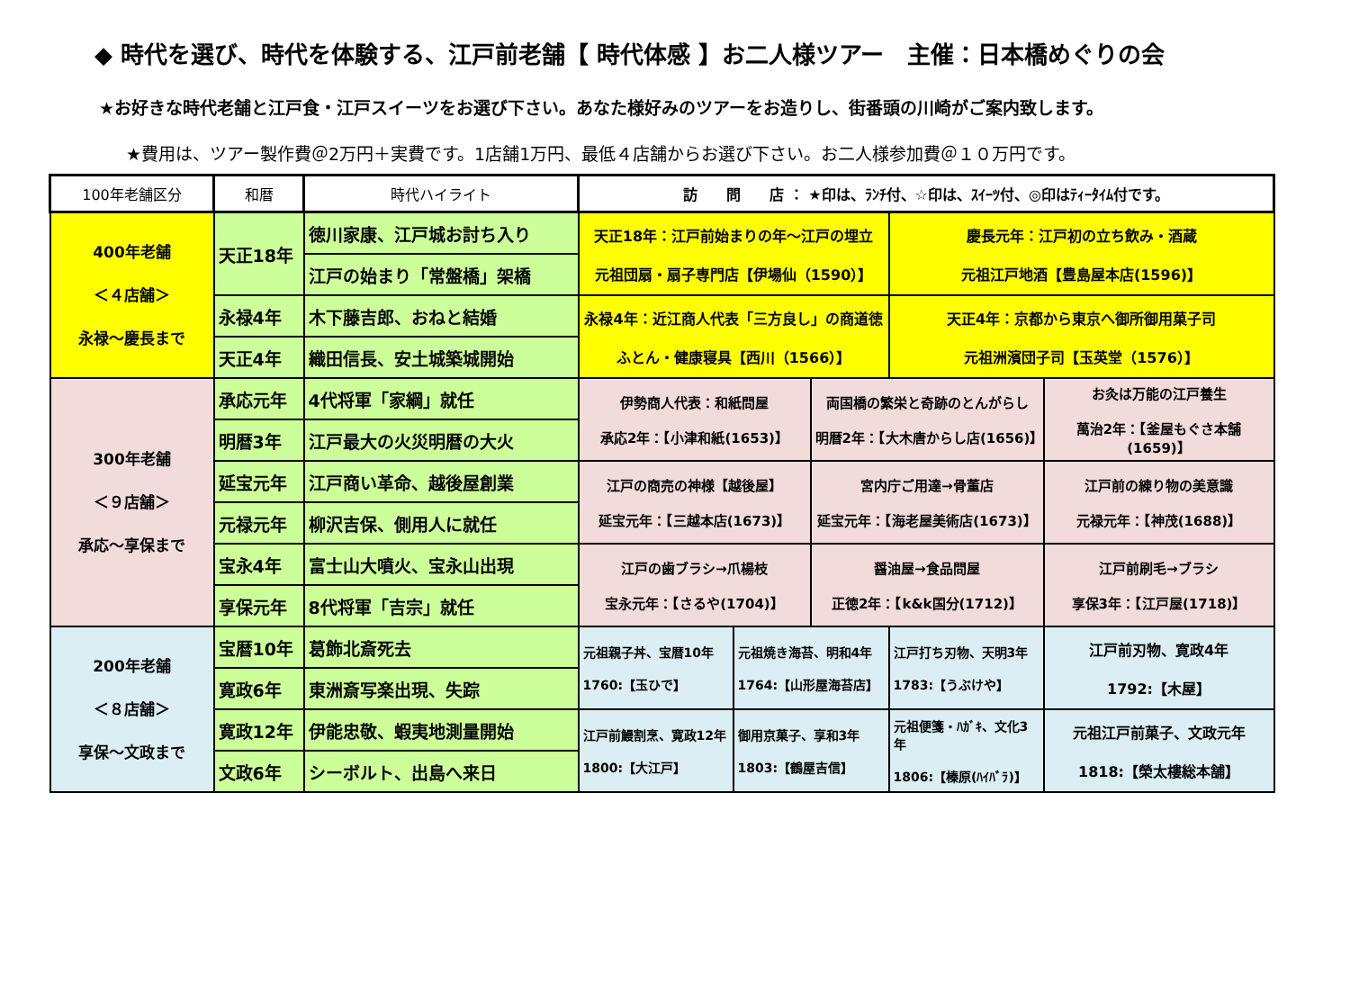◆ 時代を選び、時代を体験する、江戸前老舗【 時代体感 】お二人様ツアー　主催：日本橋めぐりの会
★お好きな時代老舗と江戸食・江戸スイーツをお選び下さい。あなた様好みのツアーをお造りし、街番頭の川崎がご案内致します。
★費用は、ツアー製作費＠2万円＋実費です。1店舗1万円、最低４店舗からお選び下さい。お二人様参加費＠１０万円です。
| 100年老舗区分 | 和暦 | 時代ハイライト | 訪 問 店 ： ★印は、ﾗﾝﾁ付、☆印は、ｽｲｰﾂ付、◎印はﾃｨｰﾀｲﾑ付です。 | | | | |
| --- | --- | --- | --- | --- | --- | --- | --- |
| 400年老舗 ＜４店舗＞ 永禄～慶長まで | 天正18年 | 徳川家康、江戸城お討ち入り | 天正18年：江戸前始まりの年～江戸の埋立 元祖団扇・扇子専門店【伊場仙（1590）】 | | | 慶長元年：江戸初の立ち飲み・酒蔵 元祖江戸地酒【豊島屋本店(1596)】 | |
| | | 江戸の始まり「常盤橋」架橋 | | | | | |
| | 永禄4年 | 木下藤吉郎、おねと結婚 | 永禄4年：近江商人代表「三方良し」の商道徳 ふとん・健康寝具【西川（1566）】 | | | 天正4年：京都から東京へ御所御用菓子司 元祖洲濱団子司【玉英堂（1576）】 | |
| | 天正4年 | 織田信長、安土城築城開始 | | | | | |
| 300年老舗 ＜９店舗＞ 承応～享保まで | 承応元年 | 4代将軍「家綱」就任 | 伊勢商人代表：和紙問屋 承応2年：【小津和紙(1653)】 | | 両国橋の繁栄と奇跡のとんがらし 明暦2年：【大木唐からし店(1656)】 | | お灸は万能の江戸養生 萬治2年：【釜屋もぐさ本舗(1659)】 |
| | 明暦3年 | 江戸最大の火災明暦の大火 | | | | | |
| | 延宝元年 | 江戸商い革命、越後屋創業 | 江戸の商売の神様【越後屋】 延宝元年：【三越本店(1673)】 | | 宮内庁ご用達→骨董店 延宝元年：【海老屋美術店(1673)】 | | 江戸前の練り物の美意識 元禄元年：【神茂(1688)】 |
| | 元禄元年 | 柳沢吉保、側用人に就任 | | | | | |
| | 宝永4年 | 富士山大噴火、宝永山出現 | 江戸の歯ブラシ→爪楊枝 宝永元年：【さるや(1704)】 | | 醤油屋→食品問屋 正徳2年：【k&k国分(1712)】 | | 江戸前刷毛→ブラシ 享保3年：【江戸屋(1718)】 |
| | 享保元年 | 8代将軍「吉宗」就任 | | | | | |
| 200年老舗 ＜８店舗＞ 享保～文政まで | 宝暦10年 | 葛飾北斎死去 | 元祖親子丼、宝暦10年 1760:【玉ひで】 | 元祖焼き海苔、明和4年 1764:【山形屋海苔店】 | | 江戸打ち刃物、天明3年 1783:【うぶけや】 | 江戸前刃物、寛政4年 1792:【木屋】 |
| | 寛政6年 | 東洲斎写楽出現、失踪 | | | | | |
| | 寛政12年 | 伊能忠敬、蝦夷地測量開始 | 江戸前鰻割烹、寛政12年 1800:【大江戸】 | 御用京菓子、享和3年 1803:【鶴屋吉信】 | | 元祖便箋・ﾊｶﾞｷ、文化3年 1806:【榛原(ﾊｲﾊﾞﾗ)】 | 元祖江戸前菓子、文政元年 1818:【榮太樓総本舗】 |
| | 文政6年 | シーボルト、出島へ来日 | | | | | |